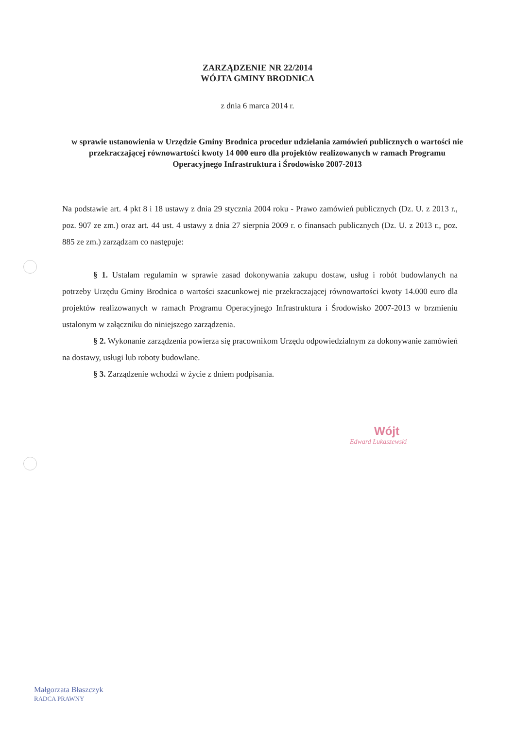ZARZĄDZENIE NR 22/2014
WÓJTA GMINY BRODNICA
z dnia 6 marca 2014 r.
w sprawie ustanowienia w Urzędzie Gminy Brodnica procedur udzielania zamówień publicznych o wartości nie przekraczającej równowartości kwoty 14 000 euro dla projektów realizowanych w ramach Programu Operacyjnego Infrastruktura i Środowisko 2007-2013
Na podstawie art. 4 pkt 8 i 18 ustawy z dnia 29 stycznia 2004 roku - Prawo zamówień publicznych (Dz. U. z 2013 r., poz. 907 ze zm.) oraz art. 44 ust. 4 ustawy z dnia 27 sierpnia 2009 r. o finansach publicznych (Dz. U. z 2013 r., poz. 885 ze zm.) zarządzam co następuje:
§ 1. Ustalam regulamin w sprawie zasad dokonywania zakupu dostaw, usług i robót budowlanych na potrzeby Urzędu Gminy Brodnica o wartości szacunkowej nie przekraczającej równowartości kwoty 14.000 euro dla projektów realizowanych w ramach Programu Operacyjnego Infrastruktura i Środowisko 2007-2013 w brzmieniu ustalonym w załączniku do niniejszego zarządzenia.
§ 2. Wykonanie zarządzenia powierza się pracownikom Urzędu odpowiedzialnym za dokonywanie zamówień na dostawy, usługi lub roboty budowlane.
§ 3. Zarządzenie wchodzi w życie z dniem podpisania.
Wójt
Edward Łukaszewski
Małgorzata Błaszczyk
RADCA PRAWNY